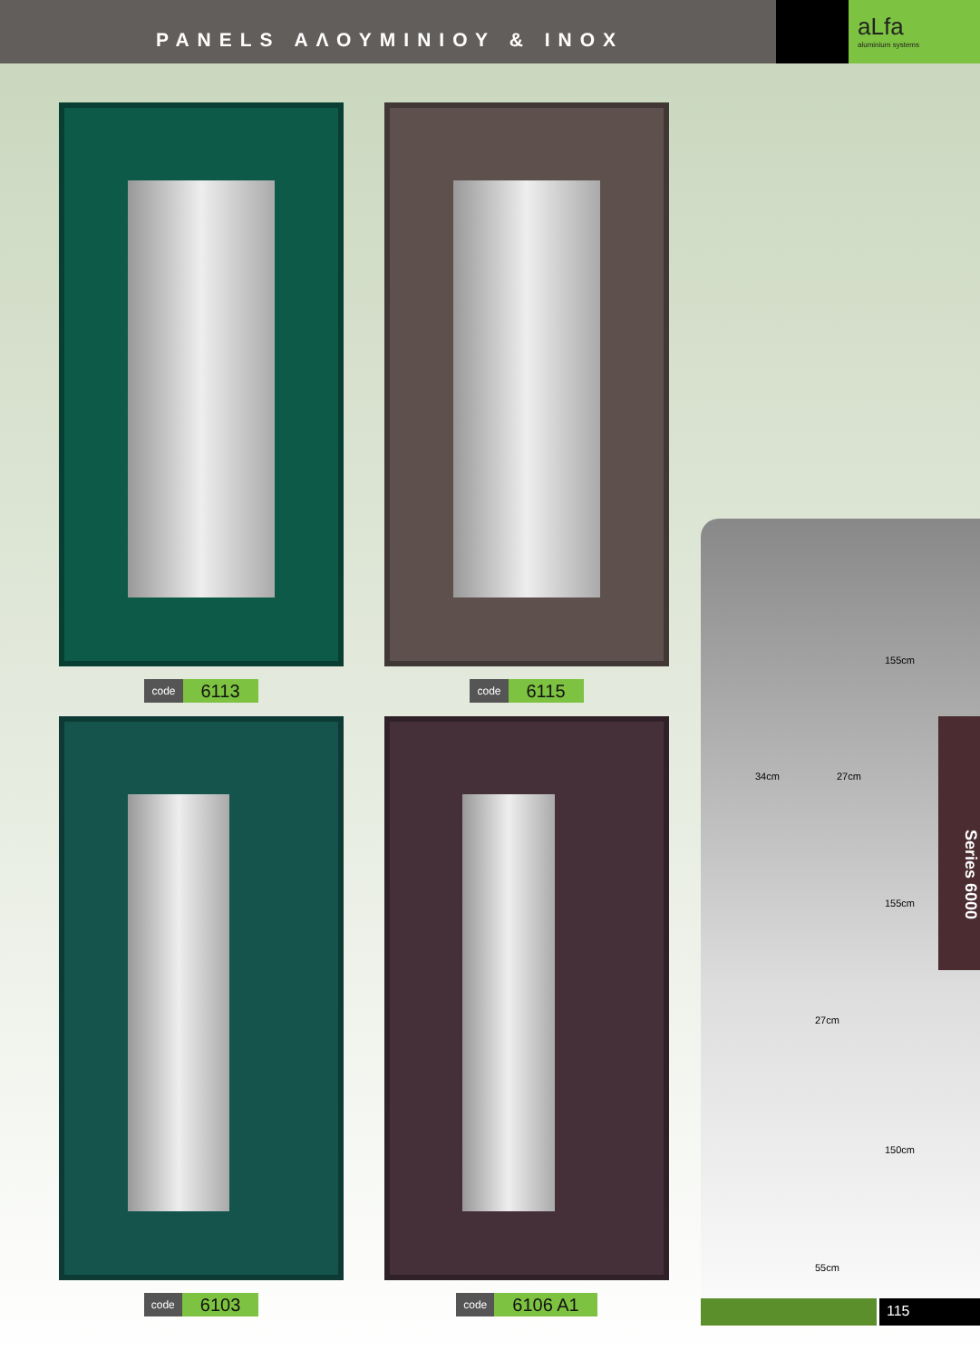PANELS ΑΛΟΥΜΙΝΙΟΥ & INOX
aLfa
aluminium systems
code 6113
code 6115
code 6103
code 6106 A1
155cm
34cm 27cm
155cm
27cm
150cm
55cm
Series 6000
115